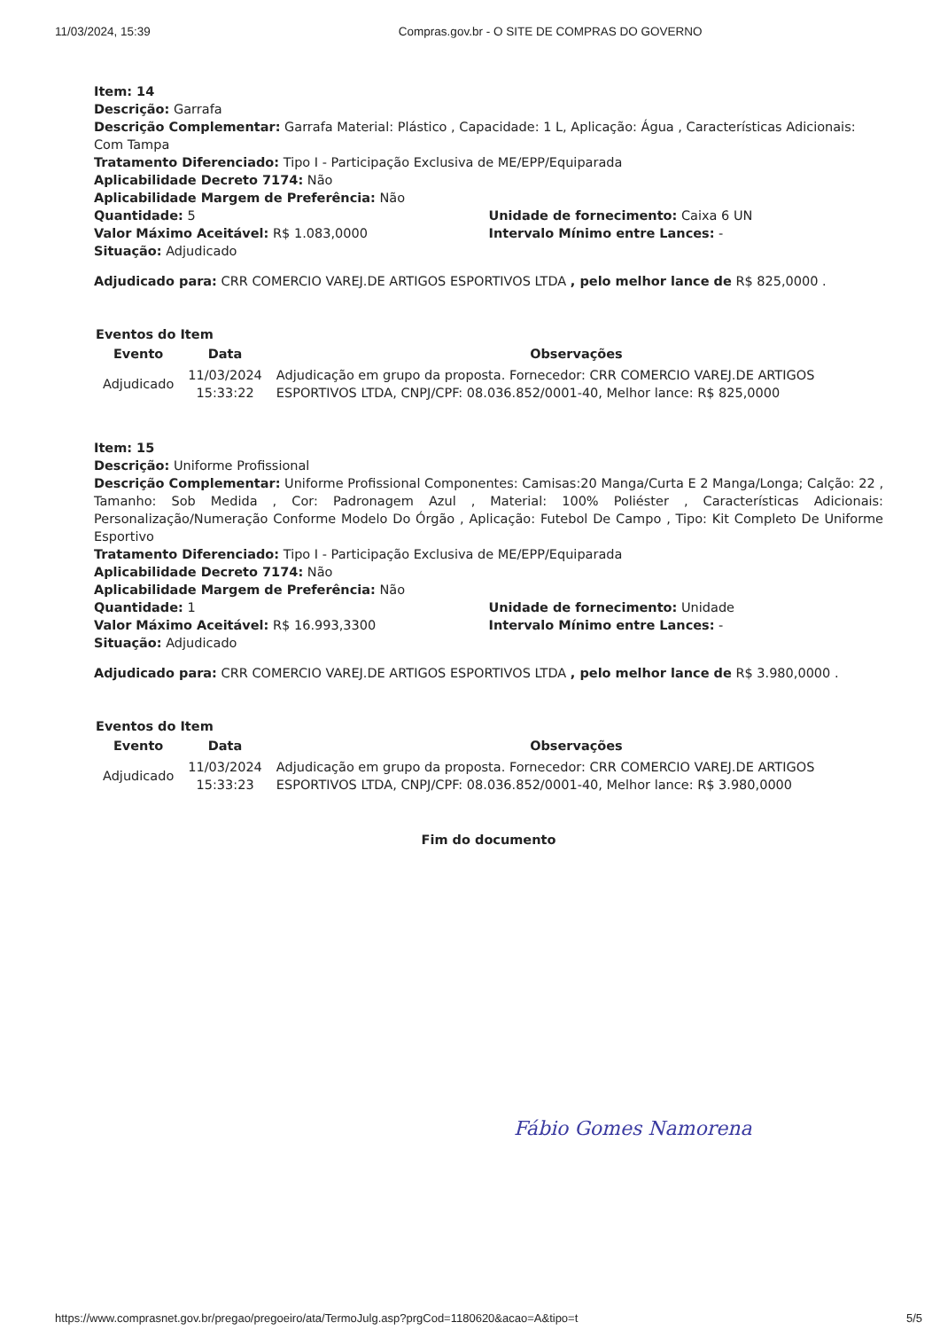11/03/2024, 15:39 Compras.gov.br - O SITE DE COMPRAS DO GOVERNO
Item: 14
Descrição: Garrafa
Descrição Complementar: Garrafa Material: Plástico , Capacidade: 1 L, Aplicação: Água , Características Adicionais: Com Tampa
Tratamento Diferenciado: Tipo I - Participação Exclusiva de ME/EPP/Equiparada
Aplicabilidade Decreto 7174: Não
Aplicabilidade Margem de Preferência: Não
Quantidade: 5 Unidade de fornecimento: Caixa 6 UN
Valor Máximo Aceitável: R$ 1.083,0000 Intervalo Mínimo entre Lances: -
Situação: Adjudicado
Adjudicado para: CRR COMERCIO VAREJ.DE ARTIGOS ESPORTIVOS LTDA , pelo melhor lance de R$ 825,0000 .
Eventos do Item
| Evento | Data | Observações |
| --- | --- | --- |
| Adjudicado | 11/03/2024 15:33:22 | Adjudicação em grupo da proposta. Fornecedor: CRR COMERCIO VAREJ.DE ARTIGOS ESPORTIVOS LTDA, CNPJ/CPF: 08.036.852/0001-40, Melhor lance: R$ 825,0000 |
Item: 15
Descrição: Uniforme Profissional
Descrição Complementar: Uniforme Profissional Componentes: Camisas:20 Manga/Curta E 2 Manga/Longa; Calção: 22 , Tamanho: Sob Medida , Cor: Padronagem Azul , Material: 100% Poliéster , Características Adicionais: Personalização/Numeração Conforme Modelo Do Órgão , Aplicação: Futebol De Campo , Tipo: Kit Completo De Uniforme Esportivo
Tratamento Diferenciado: Tipo I - Participação Exclusiva de ME/EPP/Equiparada
Aplicabilidade Decreto 7174: Não
Aplicabilidade Margem de Preferência: Não
Quantidade: 1 Unidade de fornecimento: Unidade
Valor Máximo Aceitável: R$ 16.993,3300 Intervalo Mínimo entre Lances: -
Situação: Adjudicado
Adjudicado para: CRR COMERCIO VAREJ.DE ARTIGOS ESPORTIVOS LTDA , pelo melhor lance de R$ 3.980,0000 .
Eventos do Item
| Evento | Data | Observações |
| --- | --- | --- |
| Adjudicado | 11/03/2024 15:33:23 | Adjudicação em grupo da proposta. Fornecedor: CRR COMERCIO VAREJ.DE ARTIGOS ESPORTIVOS LTDA, CNPJ/CPF: 08.036.852/0001-40, Melhor lance: R$ 3.980,0000 |
Fim do documento
Fábio Gomes Namorena
https://www.comprasnet.gov.br/pregao/pregoeiro/ata/TermoJulg.asp?prgCod=1180620&acao=A&tipo=t 5/5